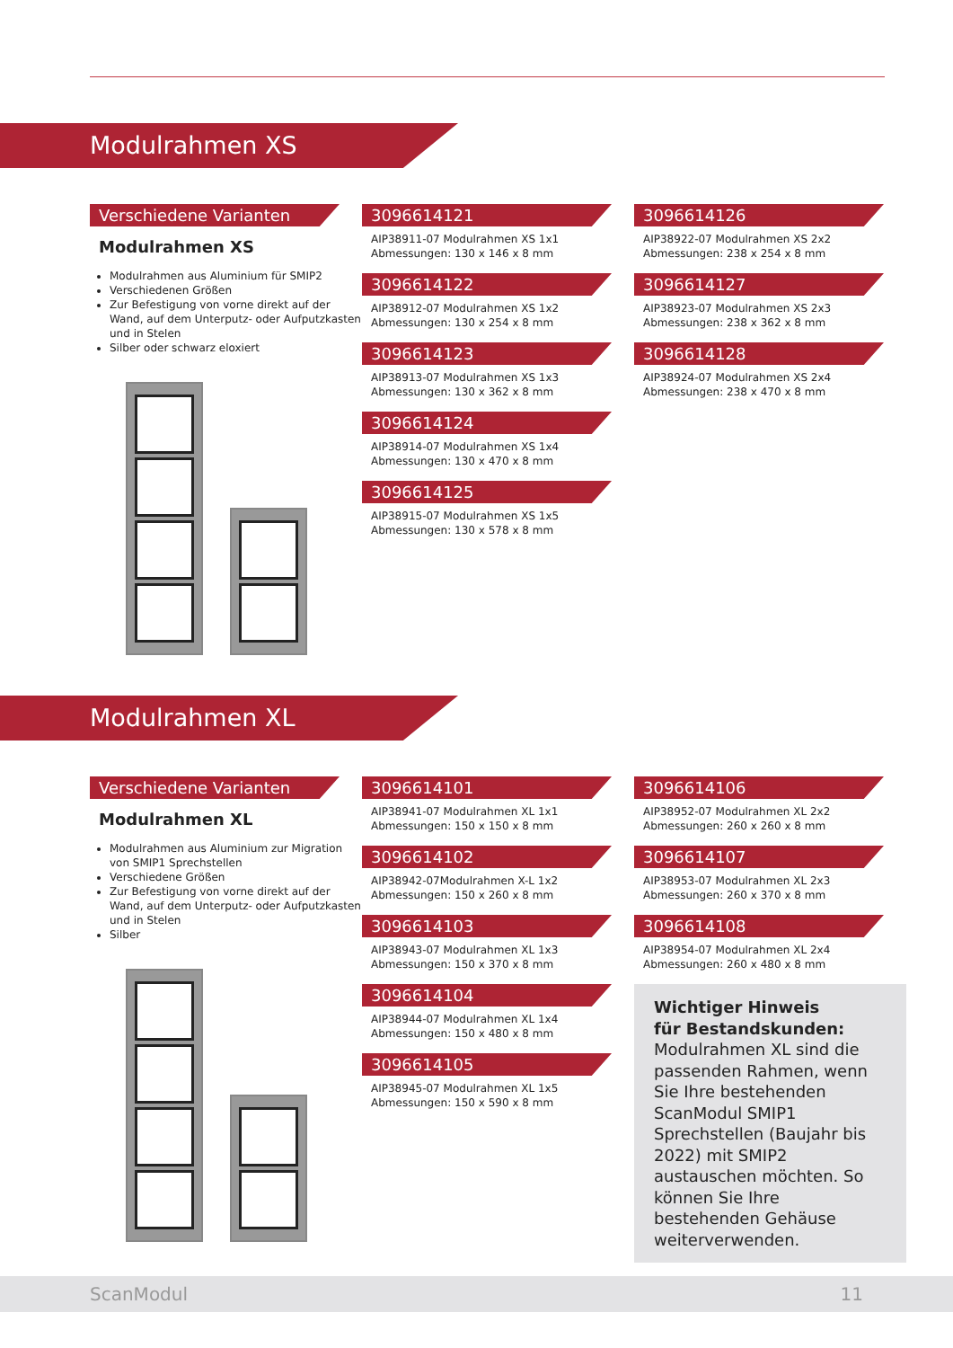Modulrahmen XS
Verschiedene Varianten
Modulrahmen XS
Modulrahmen aus Aluminium für SMIP2
Verschiedenen Größen
Zur Befestigung von vorne direkt auf der Wand, auf dem Unterputz- oder Aufputzkasten und in Stelen
Silber oder schwarz eloxiert
3096614121
AIP38911-07 Modulrahmen XS 1x1
Abmessungen: 130 x 146 x 8 mm
3096614122
AIP38912-07 Modulrahmen XS 1x2
Abmessungen: 130 x 254 x 8 mm
3096614123
AIP38913-07 Modulrahmen XS 1x3
Abmessungen: 130 x 362 x 8 mm
3096614124
AIP38914-07 Modulrahmen XS 1x4
Abmessungen: 130 x 470 x 8 mm
3096614125
AIP38915-07 Modulrahmen XS 1x5
Abmessungen: 130 x 578 x 8 mm
3096614126
AIP38922-07 Modulrahmen XS 2x2
Abmessungen: 238 x 254 x 8 mm
3096614127
AIP38923-07 Modulrahmen XS 2x3
Abmessungen: 238 x 362 x 8 mm
3096614128
AIP38924-07 Modulrahmen XS 2x4
Abmessungen: 238 x 470 x 8 mm
Modulrahmen XL
Verschiedene Varianten
Modulrahmen XL
Modulrahmen aus Aluminium zur Migration von SMIP1 Sprechstellen
Verschiedene Größen
Zur Befestigung von vorne direkt auf der Wand, auf dem Unterputz- oder Aufputzkasten und in Stelen
Silber
3096614101
AIP38941-07 Modulrahmen XL 1x1
Abmessungen: 150 x 150 x 8 mm
3096614102
AIP38942-07Modulrahmen X-L 1x2
Abmessungen: 150 x 260 x 8 mm
3096614103
AIP38943-07 Modulrahmen XL 1x3
Abmessungen: 150 x 370 x 8 mm
3096614104
AIP38944-07 Modulrahmen XL 1x4
Abmessungen: 150 x 480 x 8 mm
3096614105
AIP38945-07 Modulrahmen XL 1x5
Abmessungen: 150 x 590 x 8 mm
3096614106
AIP38952-07 Modulrahmen XL 2x2
Abmessungen: 260 x 260 x 8 mm
3096614107
AIP38953-07 Modulrahmen XL 2x3
Abmessungen: 260 x 370 x 8 mm
3096614108
AIP38954-07 Modulrahmen XL 2x4
Abmessungen: 260 x 480 x 8 mm
Wichtiger Hinweis
für Bestandskunden:
Modulrahmen XL sind die passenden Rahmen, wenn Sie Ihre bestehenden ScanModul SMIP1 Sprechstellen (Baujahr bis 2022) mit SMIP2 austauschen möchten. So können Sie Ihre bestehenden Gehäuse weiterverwenden.
ScanModul 11